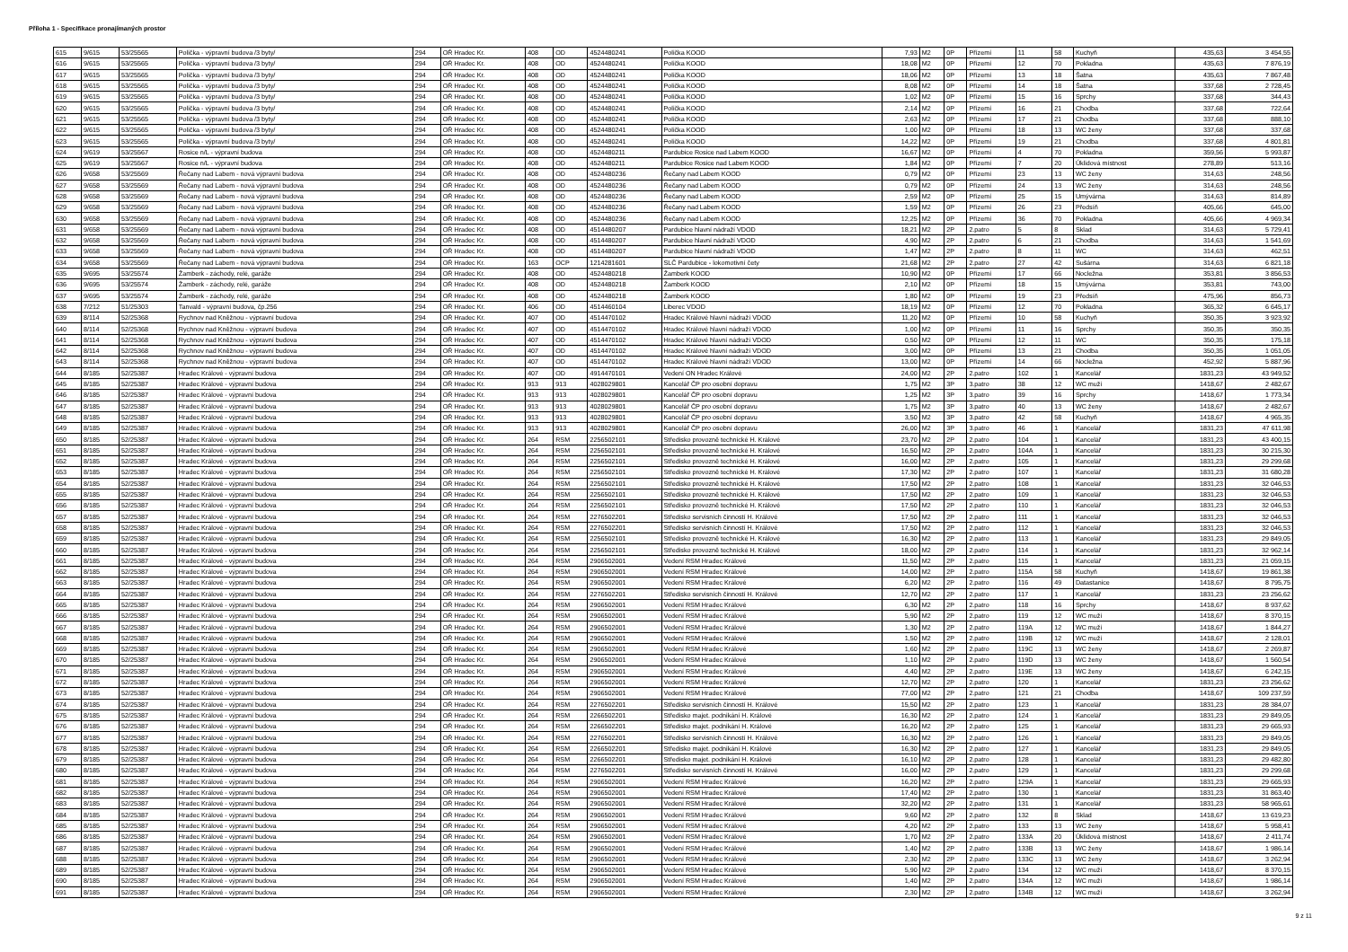Příloha 1 - Specifikace pronajímaných prostor
| 615 | 9/615 | 53/25565 | Polička - výpravní budova /3 byty/ | 294 | OŘ Hradec Kr. | 408 | OD | 4524480241 | Polička KOOD | 7,93 | M2 | 0P | Přízemí | 11 | 58 | Kuchyň | 435,63 | 3 454,55 |
| 616 | 9/615 | 53/25565 | Polička - výpravní budova /3 byty/ | 294 | OŘ Hradec Kr. | 408 | OD | 4524480241 | Polička KOOD | 18,08 | M2 | 0P | Přízemí | 12 | 70 | Pokladna | 435,63 | 7 876,19 |
| 617 | 9/615 | 53/25565 | Polička - výpravní budova /3 byty/ | 294 | OŘ Hradec Kr. | 408 | OD | 4524480241 | Polička KOOD | 18,06 | M2 | 0P | Přízemí | 13 | 18 | Šatna | 435,63 | 7 867,48 |
| 618 | 9/615 | 53/25565 | Polička - výpravní budova /3 byty/ | 294 | OŘ Hradec Kr. | 408 | OD | 4524480241 | Polička KOOD | 8,08 | M2 | 0P | Přízemí | 14 | 18 | Šatna | 337,68 | 2 728,45 |
| 619 | 9/615 | 53/25565 | Polička - výpravní budova /3 byty/ | 294 | OŘ Hradec Kr. | 408 | OD | 4524480241 | Polička KOOD | 1,02 | M2 | 0P | Přízemí | 15 | 16 | Sprchy | 337,68 | 344,43 |
| 620 | 9/615 | 53/25565 | Polička - výpravní budova /3 byty/ | 294 | OŘ Hradec Kr. | 408 | OD | 4524480241 | Polička KOOD | 2,14 | M2 | 0P | Přízemí | 16 | 21 | Chodba | 337,68 | 722,64 |
| 621 | 9/615 | 53/25565 | Polička - výpravní budova /3 byty/ | 294 | OŘ Hradec Kr. | 408 | OD | 4524480241 | Polička KOOD | 2,63 | M2 | 0P | Přízemí | 17 | 21 | Chodba | 337,68 | 888,10 |
| 622 | 9/615 | 53/25565 | Polička - výpravní budova /3 byty/ | 294 | OŘ Hradec Kr. | 408 | OD | 4524480241 | Polička KOOD | 1,00 | M2 | 0P | Přízemí | 18 | 13 | WC ženy | 337,68 | 337,68 |
| 623 | 9/615 | 53/25565 | Polička - výpravní budova /3 byty/ | 294 | OŘ Hradec Kr. | 408 | OD | 4524480241 | Polička KOOD | 14,22 | M2 | 0P | Přízemí | 19 | 21 | Chodba | 337,68 | 4 801,81 |
| 624 | 9/619 | 53/25567 | Rosice n/L - výpravní budova | 294 | OŘ Hradec Kr. | 408 | OD | 4524480211 | Pardubice Rosice nad Labem KOOD | 16,67 | M2 | 0P | Přízemí | 4 | 70 | Pokladna | 359,56 | 5 993,87 |
| 625 | 9/619 | 53/25567 | Rosice n/L - výpravní budova | 294 | OŘ Hradec Kr. | 408 | OD | 4524480211 | Pardubice Rosice nad Labem KOOD | 1,84 | M2 | 0P | Přízemí | 7 | 20 | Úklidová místnost | 278,89 | 513,16 |
| 626 | 9/658 | 53/25569 | Řečany nad Labem - nová výpravní budova | 294 | OŘ Hradec Kr. | 408 | OD | 4524480236 | Řečany nad Labem KOOD | 0,79 | M2 | 0P | Přízemí | 23 | 13 | WC ženy | 314,63 | 248,56 |
| 627 | 9/658 | 53/25569 | Řečany nad Labem - nová výpravní budova | 294 | OŘ Hradec Kr. | 408 | OD | 4524480236 | Řečany nad Labem KOOD | 0,79 | M2 | 0P | Přízemí | 24 | 13 | WC ženy | 314,63 | 248,56 |
| 628 | 9/658 | 53/25569 | Řečany nad Labem - nová výpravní budova | 294 | OŘ Hradec Kr. | 408 | OD | 4524480236 | Řečany nad Labem KOOD | 2,59 | M2 | 0P | Přízemí | 25 | 15 | Umývárna | 314,63 | 814,89 |
| 629 | 9/658 | 53/25569 | Řečany nad Labem - nová výpravní budova | 294 | OŘ Hradec Kr. | 408 | OD | 4524480236 | Řečany nad Labem KOOD | 1,59 | M2 | 0P | Přízemí | 26 | 23 | Předsíň | 405,66 | 645,00 |
| 630 | 9/658 | 53/25569 | Řečany nad Labem - nová výpravní budova | 294 | OŘ Hradec Kr. | 408 | OD | 4524480236 | Řečany nad Labem KOOD | 12,25 | M2 | 0P | Přízemí | 36 | 70 | Pokladna | 405,66 | 4 969,34 |
| 631 | 9/658 | 53/25569 | Řečany nad Labem - nová výpravní budova | 294 | OŘ Hradec Kr. | 408 | OD | 4514480207 | Pardubice hlavní nádraží VDOD | 18,21 | M2 | 2P | 2.patro | 5 | 8 | Sklad | 314,63 | 5 729,41 |
| 632 | 9/658 | 53/25569 | Řečany nad Labem - nová výpravní budova | 294 | OŘ Hradec Kr. | 408 | OD | 4514480207 | Pardubice hlavní nádraží VDOD | 4,90 | M2 | 2P | 2.patro | 6 | 21 | Chodba | 314,63 | 1 541,69 |
| 633 | 9/658 | 53/25569 | Řečany nad Labem - nová výpravní budova | 294 | OŘ Hradec Kr. | 408 | OD | 4514480207 | Pardubice hlavní nádraží VDOD | 1,47 | M2 | 2P | 2.patro | 8 | 11 | WC | 314,63 | 462,51 |
| 634 | 9/658 | 53/25569 | Řečany nad Labem - nová výpravní budova | 294 | OŘ Hradec Kr. | 163 | OCP | 1214281601 | SLČ Pardubice - lokomotivní čety | 21,68 | M2 | 2P | 2.patro | 27 | 42 | Sušárna | 314,63 | 6 821,18 |
| 635 | 9/695 | 53/25574 | Žamberk - záchody, relé, garáže | 294 | OŘ Hradec Kr. | 408 | OD | 4524480218 | Žamberk KOOD | 10,90 | M2 | 0P | Přízemí | 17 | 66 | Nocležna | 353,81 | 3 856,53 |
| 636 | 9/695 | 53/25574 | Žamberk - záchody, relé, garáže | 294 | OŘ Hradec Kr. | 408 | OD | 4524480218 | Žamberk KOOD | 2,10 | M2 | 0P | Přízemí | 18 | 15 | Umývárna | 353,81 | 743,00 |
| 637 | 9/695 | 53/25574 | Žamberk - záchody, relé, garáže | 294 | OŘ Hradec Kr. | 408 | OD | 4524480218 | Žamberk KOOD | 1,80 | M2 | 0P | Přízemí | 19 | 23 | Předsíň | 475,96 | 856,73 |
| 638 | 7/212 | 51/25303 | Tanvald - výpravní budova, čp.256 | 294 | OŘ Hradec Kr. | 406 | OD | 4514460104 | Liberec VDOD | 18,19 | M2 | 0P | Přízemí | 12 | 70 | Pokladna | 365,32 | 6 645,17 |
| 639 | 8/114 | 52/25368 | Rychnov nad Kněžnou - výpravní budova | 294 | OŘ Hradec Kr. | 407 | OD | 4514470102 | Hradec Králové hlavní nádraží VDOD | 11,20 | M2 | 0P | Přízemí | 10 | 58 | Kuchyň | 350,35 | 3 923,92 |
| 640 | 8/114 | 52/25368 | Rychnov nad Kněžnou - výpravní budova | 294 | OŘ Hradec Kr. | 407 | OD | 4514470102 | Hradec Králové hlavní nádraží VDOD | 1,00 | M2 | 0P | Přízemí | 11 | 16 | Sprchy | 350,35 | 350,35 |
| 641 | 8/114 | 52/25368 | Rychnov nad Kněžnou - výpravní budova | 294 | OŘ Hradec Kr. | 407 | OD | 4514470102 | Hradec Králové hlavní nádraží VDOD | 0,50 | M2 | 0P | Přízemí | 12 | 11 | WC | 350,35 | 175,18 |
| 642 | 8/114 | 52/25368 | Rychnov nad Kněžnou - výpravní budova | 294 | OŘ Hradec Kr. | 407 | OD | 4514470102 | Hradec Králové hlavní nádraží VDOD | 3,00 | M2 | 0P | Přízemí | 13 | 21 | Chodba | 350,35 | 1 051,05 |
| 643 | 8/114 | 52/25368 | Rychnov nad Kněžnou - výpravní budova | 294 | OŘ Hradec Kr. | 407 | OD | 4514470102 | Hradec Králové hlavní nádraží VDOD | 13,00 | M2 | 0P | Přízemí | 14 | 66 | Nocležna | 452,92 | 5 887,96 |
| 644 | 8/185 | 52/25387 | Hradec Králové - výpravní budova | 294 | OŘ Hradec Kr. | 407 | OD | 4914470101 | Vedení ON Hradec Králové | 24,00 | M2 | 2P | 2.patro | 102 | 1 | Kancelář | 1831,23 | 43 949,52 |
| 645 | 8/185 | 52/25387 | Hradec Králové - výpravní budova | 294 | OŘ Hradec Kr. | 913 | 913 | 4028029801 | Kancelář ČP pro osobní dopravu | 1,75 | M2 | 3P | 3.patro | 38 | 12 | WC muži | 1418,67 | 2 482,67 |
| 646 | 8/185 | 52/25387 | Hradec Králové - výpravní budova | 294 | OŘ Hradec Kr. | 913 | 913 | 4028029801 | Kancelář ČP pro osobní dopravu | 1,25 | M2 | 3P | 3.patro | 39 | 16 | Sprchy | 1418,67 | 1 773,34 |
| 647 | 8/185 | 52/25387 | Hradec Králové - výpravní budova | 294 | OŘ Hradec Kr. | 913 | 913 | 4028029801 | Kancelář ČP pro osobní dopravu | 1,75 | M2 | 3P | 3.patro | 40 | 13 | WC ženy | 1418,67 | 2 482,67 |
| 648 | 8/185 | 52/25387 | Hradec Králové - výpravní budova | 294 | OŘ Hradec Kr. | 913 | 913 | 4028029801 | Kancelář ČP pro osobní dopravu | 3,50 | M2 | 3P | 3.patro | 42 | 58 | Kuchyň | 1418,67 | 4 965,35 |
| 649 | 8/185 | 52/25387 | Hradec Králové - výpravní budova | 294 | OŘ Hradec Kr. | 913 | 913 | 4028029801 | Kancelář ČP pro osobní dopravu | 26,00 | M2 | 3P | 3.patro | 46 | 1 | Kancelář | 1831,23 | 47 611,98 |
| 650 | 8/185 | 52/25387 | Hradec Králové - výpravní budova | 294 | OŘ Hradec Kr. | 264 | RSM | 2256502101 | Středisko provozně technické H. Králové | 23,70 | M2 | 2P | 2.patro | 104 | 1 | Kancelář | 1831,23 | 43 400,15 |
| 651 | 8/185 | 52/25387 | Hradec Králové - výpravní budova | 294 | OŘ Hradec Kr. | 264 | RSM | 2256502101 | Středisko provozně technické H. Králové | 16,50 | M2 | 2P | 2.patro | 104A | 1 | Kancelář | 1831,23 | 30 215,30 |
| 652 | 8/185 | 52/25387 | Hradec Králové - výpravní budova | 294 | OŘ Hradec Kr. | 264 | RSM | 2256502101 | Středisko provozně technické H. Králové | 16,00 | M2 | 2P | 2.patro | 105 | 1 | Kancelář | 1831,23 | 29 299,68 |
| 653 | 8/185 | 52/25387 | Hradec Králové - výpravní budova | 294 | OŘ Hradec Kr. | 264 | RSM | 2256502101 | Středisko provozně technické H. Králové | 17,30 | M2 | 2P | 2.patro | 107 | 1 | Kancelář | 1831,23 | 31 680,28 |
| 654 | 8/185 | 52/25387 | Hradec Králové - výpravní budova | 294 | OŘ Hradec Kr. | 264 | RSM | 2256502101 | Středisko provozně technické H. Králové | 17,50 | M2 | 2P | 2.patro | 108 | 1 | Kancelář | 1831,23 | 32 046,53 |
| 655 | 8/185 | 52/25387 | Hradec Králové - výpravní budova | 294 | OŘ Hradec Kr. | 264 | RSM | 2256502101 | Středisko provozně technické H. Králové | 17,50 | M2 | 2P | 2.patro | 109 | 1 | Kancelář | 1831,23 | 32 046,53 |
| 656 | 8/185 | 52/25387 | Hradec Králové - výpravní budova | 294 | OŘ Hradec Kr. | 264 | RSM | 2256502101 | Středisko provozně technické H. Králové | 17,50 | M2 | 2P | 2.patro | 110 | 1 | Kancelář | 1831,23 | 32 046,53 |
| 657 | 8/185 | 52/25387 | Hradec Králové - výpravní budova | 294 | OŘ Hradec Kr. | 264 | RSM | 2276502201 | Středisko servisních činností H. Králové | 17,50 | M2 | 2P | 2.patro | 111 | 1 | Kancelář | 1831,23 | 32 046,53 |
| 658 | 8/185 | 52/25387 | Hradec Králové - výpravní budova | 294 | OŘ Hradec Kr. | 264 | RSM | 2276502201 | Středisko servisních činností H. Králové | 17,50 | M2 | 2P | 2.patro | 112 | 1 | Kancelář | 1831,23 | 32 046,53 |
| 659 | 8/185 | 52/25387 | Hradec Králové - výpravní budova | 294 | OŘ Hradec Kr. | 264 | RSM | 2256502101 | Středisko provozně technické H. Králové | 16,30 | M2 | 2P | 2.patro | 113 | 1 | Kancelář | 1831,23 | 29 849,05 |
| 660 | 8/185 | 52/25387 | Hradec Králové - výpravní budova | 294 | OŘ Hradec Kr. | 264 | RSM | 2256502101 | Středisko provozně technické H. Králové | 18,00 | M2 | 2P | 2.patro | 114 | 1 | Kancelář | 1831,23 | 32 962,14 |
| 661 | 8/185 | 52/25387 | Hradec Králové - výpravní budova | 294 | OŘ Hradec Kr. | 264 | RSM | 2906502001 | Vedení RSM Hradec Králové | 11,50 | M2 | 2P | 2.patro | 115 | 1 | Kancelář | 1831,23 | 21 059,15 |
| 662 | 8/185 | 52/25387 | Hradec Králové - výpravní budova | 294 | OŘ Hradec Kr. | 264 | RSM | 2906502001 | Vedení RSM Hradec Králové | 14,00 | M2 | 2P | 2.patro | 115A | 58 | Kuchyň | 1418,67 | 19 861,38 |
| 663 | 8/185 | 52/25387 | Hradec Králové - výpravní budova | 294 | OŘ Hradec Kr. | 264 | RSM | 2906502001 | Vedení RSM Hradec Králové | 6,20 | M2 | 2P | 2.patro | 116 | 49 | Datastanice | 1418,67 | 8 795,75 |
| 664 | 8/185 | 52/25387 | Hradec Králové - výpravní budova | 294 | OŘ Hradec Kr. | 264 | RSM | 2276502201 | Středisko servisních činností H. Králové | 12,70 | M2 | 2P | 2.patro | 117 | 1 | Kancelář | 1831,23 | 23 256,62 |
| 665 | 8/185 | 52/25387 | Hradec Králové - výpravní budova | 294 | OŘ Hradec Kr. | 264 | RSM | 2906502001 | Vedení RSM Hradec Králové | 6,30 | M2 | 2P | 2.patro | 118 | 16 | Sprchy | 1418,67 | 8 937,62 |
| 666 | 8/185 | 52/25387 | Hradec Králové - výpravní budova | 294 | OŘ Hradec Kr. | 264 | RSM | 2906502001 | Vedení RSM Hradec Králové | 5,90 | M2 | 2P | 2.patro | 119 | 12 | WC muži | 1418,67 | 8 370,15 |
| 667 | 8/185 | 52/25387 | Hradec Králové - výpravní budova | 294 | OŘ Hradec Kr. | 264 | RSM | 2906502001 | Vedení RSM Hradec Králové | 1,30 | M2 | 2P | 2.patro | 119A | 12 | WC muži | 1418,67 | 1 844,27 |
| 668 | 8/185 | 52/25387 | Hradec Králové - výpravní budova | 294 | OŘ Hradec Kr. | 264 | RSM | 2906502001 | Vedení RSM Hradec Králové | 1,50 | M2 | 2P | 2.patro | 119B | 12 | WC muži | 1418,67 | 2 128,01 |
| 669 | 8/185 | 52/25387 | Hradec Králové - výpravní budova | 294 | OŘ Hradec Kr. | 264 | RSM | 2906502001 | Vedení RSM Hradec Králové | 1,60 | M2 | 2P | 2.patro | 119C | 13 | WC ženy | 1418,67 | 2 269,87 |
| 670 | 8/185 | 52/25387 | Hradec Králové - výpravní budova | 294 | OŘ Hradec Kr. | 264 | RSM | 2906502001 | Vedení RSM Hradec Králové | 1,10 | M2 | 2P | 2.patro | 119D | 13 | WC ženy | 1418,67 | 1 560,54 |
| 671 | 8/185 | 52/25387 | Hradec Králové - výpravní budova | 294 | OŘ Hradec Kr. | 264 | RSM | 2906502001 | Vedení RSM Hradec Králové | 4,40 | M2 | 2P | 2.patro | 119E | 13 | WC ženy | 1418,67 | 6 242,15 |
| 672 | 8/185 | 52/25387 | Hradec Králové - výpravní budova | 294 | OŘ Hradec Kr. | 264 | RSM | 2906502001 | Vedení RSM Hradec Králové | 12,70 | M2 | 2P | 2.patro | 120 | 1 | Kancelář | 1831,23 | 23 256,62 |
| 673 | 8/185 | 52/25387 | Hradec Králové - výpravní budova | 294 | OŘ Hradec Kr. | 264 | RSM | 2906502001 | Vedení RSM Hradec Králové | 77,00 | M2 | 2P | 2.patro | 121 | 21 | Chodba | 1418,67 | 109 237,59 |
| 674 | 8/185 | 52/25387 | Hradec Králové - výpravní budova | 294 | OŘ Hradec Kr. | 264 | RSM | 2276502201 | Středisko servisních činností H. Králové | 15,50 | M2 | 2P | 2.patro | 123 | 1 | Kancelář | 1831,23 | 28 384,07 |
| 675 | 8/185 | 52/25387 | Hradec Králové - výpravní budova | 294 | OŘ Hradec Kr. | 264 | RSM | 2266502201 | Středisko majet. podnikání H. Králové | 16,30 | M2 | 2P | 2.patro | 124 | 1 | Kancelář | 1831,23 | 29 849,05 |
| 676 | 8/185 | 52/25387 | Hradec Králové - výpravní budova | 294 | OŘ Hradec Kr. | 264 | RSM | 2266502201 | Středisko majet. podnikání H. Králové | 16,20 | M2 | 2P | 2.patro | 125 | 1 | Kancelář | 1831,23 | 29 665,93 |
| 677 | 8/185 | 52/25387 | Hradec Králové - výpravní budova | 294 | OŘ Hradec Kr. | 264 | RSM | 2276502201 | Středisko servisních činností H. Králové | 16,30 | M2 | 2P | 2.patro | 126 | 1 | Kancelář | 1831,23 | 29 849,05 |
| 678 | 8/185 | 52/25387 | Hradec Králové - výpravní budova | 294 | OŘ Hradec Kr. | 264 | RSM | 2266502201 | Středisko majet. podnikání H. Králové | 16,30 | M2 | 2P | 2.patro | 127 | 1 | Kancelář | 1831,23 | 29 849,05 |
| 679 | 8/185 | 52/25387 | Hradec Králové - výpravní budova | 294 | OŘ Hradec Kr. | 264 | RSM | 2266502201 | Středisko majet. podnikání H. Králové | 16,10 | M2 | 2P | 2.patro | 128 | 1 | Kancelář | 1831,23 | 29 482,80 |
| 680 | 8/185 | 52/25387 | Hradec Králové - výpravní budova | 294 | OŘ Hradec Kr. | 264 | RSM | 2276502201 | Středisko servisních činností H. Králové | 16,00 | M2 | 2P | 2.patro | 129 | 1 | Kancelář | 1831,23 | 29 299,68 |
| 681 | 8/185 | 52/25387 | Hradec Králové - výpravní budova | 294 | OŘ Hradec Kr. | 264 | RSM | 2906502001 | Vedení RSM Hradec Králové | 16,20 | M2 | 2P | 2.patro | 129A | 1 | Kancelář | 1831,23 | 29 665,93 |
| 682 | 8/185 | 52/25387 | Hradec Králové - výpravní budova | 294 | OŘ Hradec Kr. | 264 | RSM | 2906502001 | Vedení RSM Hradec Králové | 17,40 | M2 | 2P | 2.patro | 130 | 1 | Kancelář | 1831,23 | 31 863,40 |
| 683 | 8/185 | 52/25387 | Hradec Králové - výpravní budova | 294 | OŘ Hradec Kr. | 264 | RSM | 2906502001 | Vedení RSM Hradec Králové | 32,20 | M2 | 2P | 2.patro | 131 | 1 | Kancelář | 1831,23 | 58 965,61 |
| 684 | 8/185 | 52/25387 | Hradec Králové - výpravní budova | 294 | OŘ Hradec Kr. | 264 | RSM | 2906502001 | Vedení RSM Hradec Králové | 9,60 | M2 | 2P | 2.patro | 132 | 8 | Sklad | 1418,67 | 13 619,23 |
| 685 | 8/185 | 52/25387 | Hradec Králové - výpravní budova | 294 | OŘ Hradec Kr. | 264 | RSM | 2906502001 | Vedení RSM Hradec Králové | 4,20 | M2 | 2P | 2.patro | 133 | 13 | WC ženy | 1418,67 | 5 958,41 |
| 686 | 8/185 | 52/25387 | Hradec Králové - výpravní budova | 294 | OŘ Hradec Kr. | 264 | RSM | 2906502001 | Vedení RSM Hradec Králové | 1,70 | M2 | 2P | 2.patro | 133A | 20 | Úklidová místnost | 1418,67 | 2 411,74 |
| 687 | 8/185 | 52/25387 | Hradec Králové - výpravní budova | 294 | OŘ Hradec Kr. | 264 | RSM | 2906502001 | Vedení RSM Hradec Králové | 1,40 | M2 | 2P | 2.patro | 133B | 13 | WC ženy | 1418,67 | 1 986,14 |
| 688 | 8/185 | 52/25387 | Hradec Králové - výpravní budova | 294 | OŘ Hradec Kr. | 264 | RSM | 2906502001 | Vedení RSM Hradec Králové | 2,30 | M2 | 2P | 2.patro | 133C | 13 | WC ženy | 1418,67 | 3 262,94 |
| 689 | 8/185 | 52/25387 | Hradec Králové - výpravní budova | 294 | OŘ Hradec Kr. | 264 | RSM | 2906502001 | Vedení RSM Hradec Králové | 5,90 | M2 | 2P | 2.patro | 134 | 12 | WC muži | 1418,67 | 8 370,15 |
| 690 | 8/185 | 52/25387 | Hradec Králové - výpravní budova | 294 | OŘ Hradec Kr. | 264 | RSM | 2906502001 | Vedení RSM Hradec Králové | 1,40 | M2 | 2P | 2.patro | 134A | 12 | WC muži | 1418,67 | 1 986,14 |
| 691 | 8/185 | 52/25387 | Hradec Králové - výpravní budova | 294 | OŘ Hradec Kr. | 264 | RSM | 2906502001 | Vedení RSM Hradec Králové | 2,30 | M2 | 2P | 2.patro | 134B | 12 | WC muži | 1418,67 | 3 262,94 |
9 z 11